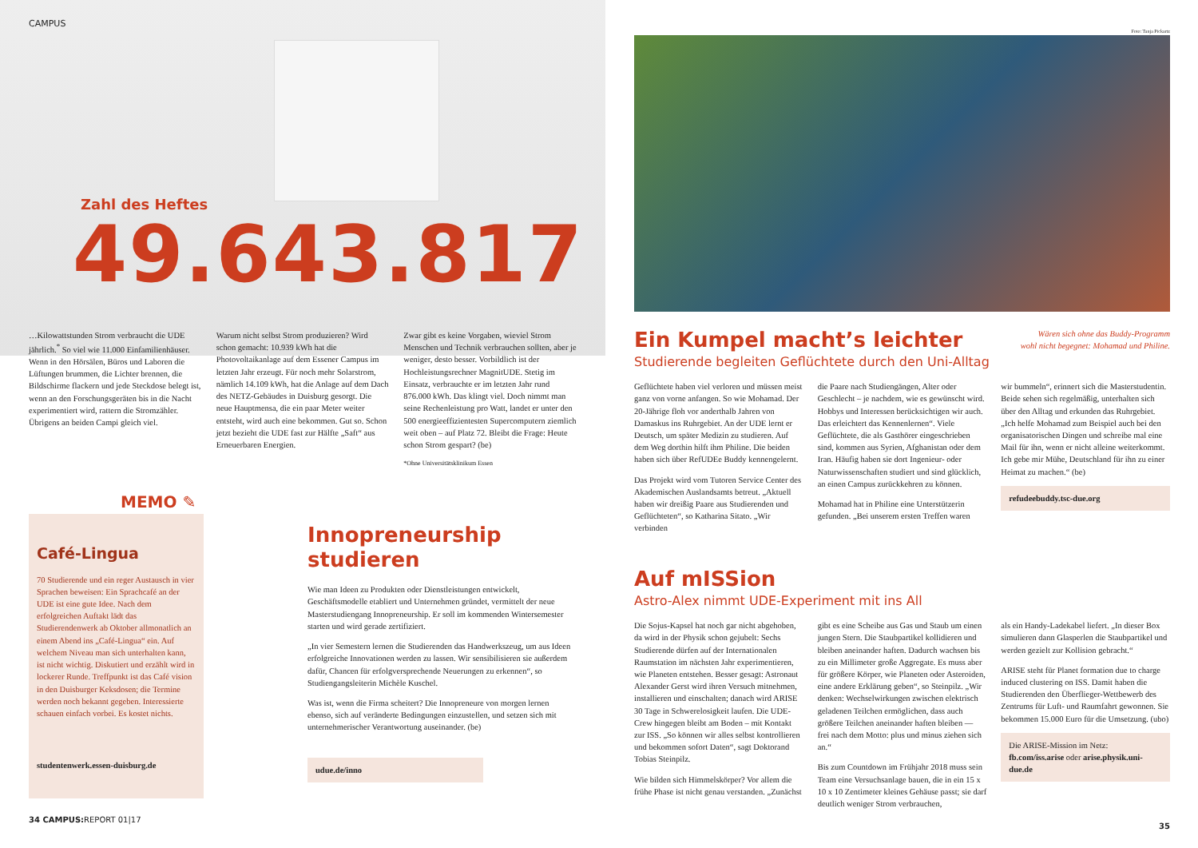CAMPUS
Zahl des Heftes
49.643.817
…Kilowattstunden Strom verbraucht die UDE jährlich.<sup>*</sup> So viel wie 11.000 Einfamilienhäuser. Wenn in den Hörsälen, Büros und Laboren die Lüftungen brummen, die Lichter brennen, die Bildschirme flackern und jede Steckdose belegt ist, wenn an den Forschungsgeräten bis in die Nacht experimentiert wird, rattern die Stromzähler. Übrigens an beiden Campi gleich viel.
Warum nicht selbst Strom produzieren? Wird schon gemacht: 10.939 kWh hat die Photovoltaikanlage auf dem Essener Campus im letzten Jahr erzeugt. Für noch mehr Solarstrom, nämlich 14.109 kWh, hat die Anlage auf dem Dach des NETZ-Gebäudes in Duisburg gesorgt. Die neue Hauptmensa, die ein paar Meter weiter entsteht, wird auch eine bekommen. Gut so. Schon jetzt bezieht die UDE fast zur Hälfte „Saft“ aus Erneuerbaren Energien.
Zwar gibt es keine Vorgaben, wieviel Strom Menschen und Technik verbrauchen sollten, aber je weniger, desto besser. Vorbildlich ist der Hochleistungsrechner MagnitUDE. Stetig im Einsatz, verbrauchte er im letzten Jahr rund 876.000 kWh. Das klingt viel. Doch nimmt man seine Rechenleistung pro Watt, landet er unter den 500 energieeffizientesten Supercomputern ziemlich weit oben – auf Platz 72. Bleibt die Frage: Heute schon Strom gespart? (be)
*Ohne Universitätsklinikum Essen
MEMO ✎
Café-Lingua
70 Studierende und ein reger Austausch in vier Sprachen beweisen: Ein Sprachcafé an der UDE ist eine gute Idee. Nach dem erfolgreichen Auftakt lädt das Studierendenwerk ab Oktober allmonatlich an einem Abend ins „Café-Lingua“ ein. Auf welchem Niveau man sich unterhalten kann, ist nicht wichtig. Diskutiert und erzählt wird in lockerer Runde. Treffpunkt ist das Café vision in den Duisburger Keksdosen; die Termine werden noch bekannt gegeben. Interessierte schauen einfach vorbei. Es kostet nichts.
studentenwerk.essen-duisburg.de
Innopreneurship
studieren
Wie man Ideen zu Produkten oder Dienstleistungen entwickelt, Geschäftsmodelle etabliert und Unternehmen gründet, vermittelt der neue Masterstudiengang Innopreneurship. Er soll im kommenden Wintersemester starten und wird gerade zertifiziert.
„In vier Semestern lernen die Studierenden das Handwerkszeug, um aus Ideen erfolgreiche Innovationen werden zu lassen. Wir sensibilisieren sie außerdem dafür, Chancen für erfolgversprechende Neuerungen zu erkennen“, so Studiengangsleiterin Michèle Kuschel.
Was ist, wenn die Firma scheitert? Die Innopreneure von morgen lernen ebenso, sich auf veränderte Bedingungen einzustellen, und setzen sich mit unternehmerischer Verantwortung auseinander. (be)
udue.de/inno
34 CAMPUS: REPORT 01|17
Foto: Tanja Pickartz
Ein Kumpel macht’s leichter
Studierende begleiten Geflüchtete durch den Uni-Alltag
Wären sich ohne das Buddy-Programm
wohl nicht begegnet: Mohamad und Philine.
Geflüchtete haben viel verloren und müssen meist ganz von vorne anfangen. So wie Mohamad. Der 20-Jährige floh vor anderthalb Jahren von Damaskus ins Ruhrgebiet. An der UDE lernt er Deutsch, um später Medizin zu studieren. Auf dem Weg dorthin hilft ihm Philine. Die beiden haben sich über RefUDEe Buddy kennengelernt.
Das Projekt wird vom Tutoren Service Center des Akademischen Auslandsamts betreut. „Aktuell haben wir dreißig Paare aus Studierenden und Geflüchteten“, so Katharina Sitato. „Wir verbinden
die Paare nach Studiengängen, Alter oder Geschlecht – je nachdem, wie es gewünscht wird. Hobbys und Interessen berücksichtigen wir auch. Das erleichtert das Kennenlernen“. Viele Geflüchtete, die als Gasthörer eingeschrieben sind, kommen aus Syrien, Afghanistan oder dem Iran. Häufig haben sie dort Ingenieur- oder Naturwissenschaften studiert und sind glücklich, an einen Campus zurückkehren zu können.
Mohamad hat in Philine eine Unterstützerin gefunden. „Bei unserem ersten Treffen waren
wir bummeln“, erinnert sich die Masterstudentin. Beide sehen sich regelmäßig, unterhalten sich über den Alltag und erkunden das Ruhrgebiet. „Ich helfe Mohamad zum Beispiel auch bei den organisatorischen Dingen und schreibe mal eine Mail für ihn, wenn er nicht alleine weiterkommt. Ich gebe mir Mühe, Deutschland für ihn zu einer Heimat zu machen.“ (be)
refudeebuddy.tsc-due.org
Auf mISSion
Astro-Alex nimmt UDE-Experiment mit ins All
Die Sojus-Kapsel hat noch gar nicht abgehoben, da wird in der Physik schon gejubelt: Sechs Studierende dürfen auf der Internationalen Raumstation im nächsten Jahr experimentieren, wie Planeten entstehen. Besser gesagt: Astronaut Alexander Gerst wird ihren Versuch mitnehmen, installieren und einschalten; danach wird ARISE 30 Tage in Schwerelosigkeit laufen. Die UDE-Crew hingegen bleibt am Boden – mit Kontakt zur ISS. „So können wir alles selbst kontrollieren und bekommen sofort Daten“, sagt Doktorand Tobias Steinpilz.
Wie bilden sich Himmelskörper? Vor allem die frühe Phase ist nicht genau verstanden. „Zunächst
gibt es eine Scheibe aus Gas und Staub um einen jungen Stern. Die Staubpartikel kollidieren und bleiben aneinander haften. Dadurch wachsen bis zu ein Millimeter große Aggregate. Es muss aber für größere Körper, wie Planeten oder Asteroiden, eine andere Erklärung geben“, so Steinpilz. „Wir denken: Wechselwirkungen zwischen elektrisch geladenen Teilchen ermöglichen, dass auch größere Teilchen aneinander haften bleiben — frei nach dem Motto: plus und minus ziehen sich an.“
Bis zum Countdown im Frühjahr 2018 muss sein Team eine Versuchsanlage bauen, die in ein 15 x 10 x 10 Zentimeter kleines Gehäuse passt; sie darf deutlich weniger Strom verbrauchen,
als ein Handy-Ladekabel liefert. „In dieser Box simulieren dann Glasperlen die Staubpartikel und werden gezielt zur Kollision gebracht.“
ARISE steht für Planet formation due to charge induced clustering on ISS. Damit haben die Studierenden den Überflieger-Wettbewerb des Zentrums für Luft- und Raumfahrt gewonnen. Sie bekommen 15.000 Euro für die Umsetzung. (ubo)
Die ARISE-Mission im Netz:
fb.com/iss.arise oder arise.physik.uni-due.de
35